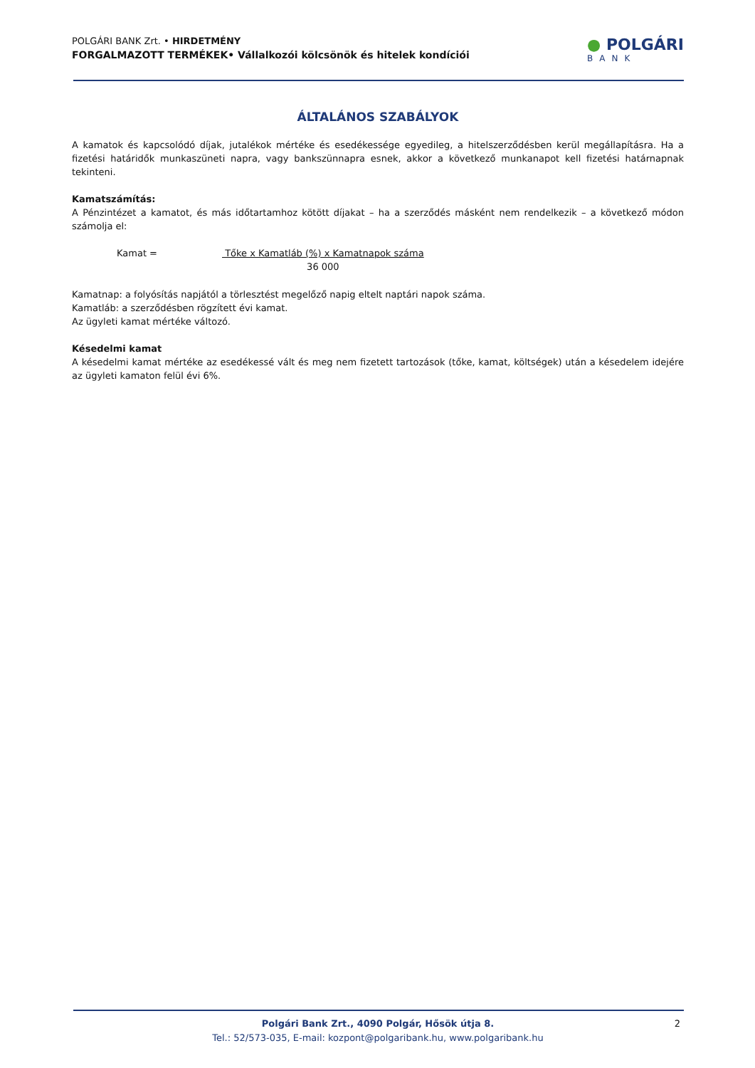POLGÁRI BANK Zrt. • HIRDETMÉNY
FORGALMAZOTT TERMÉKEK• Vállalkozói kölcsönök és hitelek kondíciói
● POLGÁRI
BANK
ÁLTALÁNOS SZABÁLYOK
A kamatok és kapcsolódó díjak, jutalékok mértéke és esedékessége egyedileg, a hitelszerződésben kerül megállapításra. Ha a fizetési határidők munkaszüneti napra, vagy bankszünnapra esnek, akkor a következő munkanapot kell fizetési határnapnak tekinteni.
Kamatszámítás:
A Pénzintézet a kamatot, és más időtartamhoz kötött díjakat – ha a szerződés másként nem rendelkezik – a következő módon számolja el:
Kamat = Tőke x Kamatláb (%) x Kamatnapok száma
36 000
Kamatnap: a folyósítás napjától a törlesztést megelőző napig eltelt naptári napok száma.
Kamatláb: a szerződésben rögzített évi kamat.
Az ügyleti kamat mértéke változó.
Késedelmi kamat
A késedelmi kamat mértéke az esedékessé vált és meg nem fizetett tartozások (tőke, kamat, költségek) után a késedelem idejére az ügyleti kamaton felül évi 6%.
Polgári Bank Zrt., 4090 Polgár, Hősök útja 8.
Tel.: 52/573-035, E-mail: kozpont@polgaribank.hu, www.polgaribank.hu
2